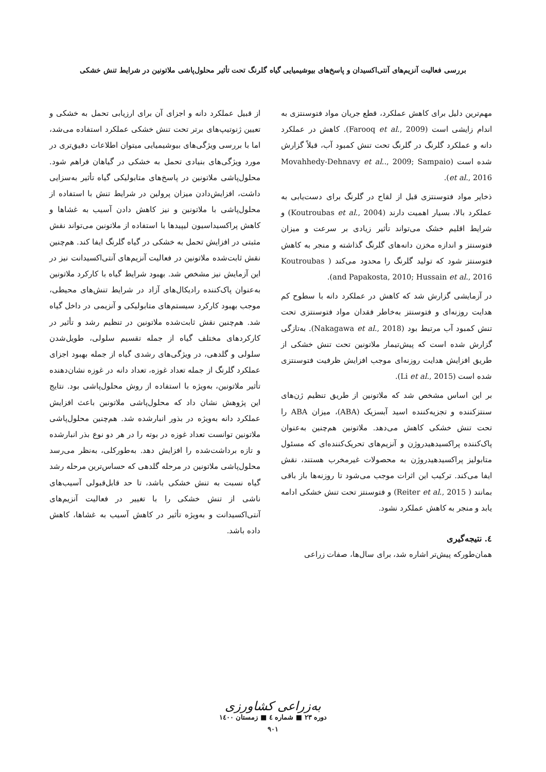بررسی فعالیت آنزیم‌های آنتی‌اکسیدان و پاسخ‌های بیوشیمیایی گیاه گلرنگ تحت تأثیر محلول‌پاشی ملاتونین در شرایط تنش خشکی
مهم‌ترین دلیل برای کاهش عملکرد، قطع جریان مواد فتوسنتزی به اندام زایشی است (Farooq et al., 2009). کاهش در عملکرد دانه و عملکرد گلرنگ در گلرنگ تحت تنش کمبود آب، قبلاً گزارش شده است (Movahhedy-Dehnavy et al.., 2009; Sampaio et al., 2016).
ذخایر مواد فتوسنتزی قبل از لقاح در گلرنگ برای دست‌یابی به عملکرد بالا، بسیار اهمیت دارند (Koutroubas et al., 2004) و شرایط اقلیم خشک می‌تواند تأثیر زیادی بر سرعت و میزان فتوسنتز و اندازه مخزن دانه‌های گلرنگ گذاشته و منجر به کاهش فتوسنتز شود که تولید گلرنگ را محدود می‌کند ( Koutroubas and Papakosta, 2010; Hussain et al., 2016).
در آزمایشی گزارش شد که کاهش در عملکرد دانه با سطوح کم هدایت روزنه‌ای و فتوسنتز به‌خاطر فقدان مواد فتوسنتزی تحت تنش کمبود آب مرتبط بود (Nakagawa et al., 2018). به‌تازگی گزارش شده است که پیش‌تیمار ملاتونین تحت تنش خشکی از طریق افزایش هدایت روزنه‌ای موجب افزایش ظرفیت فتوسنتزی شده است (Li et al., 2015).
بر این اساس مشخص شد که ملاتونین از طریق تنظیم ژن‌های سنتزکننده و تجزیه‌کننده اسید آبسزیک (ABA)، میزان ABA را تحت تنش خشکی کاهش می‌دهد. ملاتونین هم‌چنین به‌عنوان پاک‌کننده پراکسیدهیدروژن و آنزیم‌های تحریک‌کننده‌ای که مسئول متابولیز پراکسیدهیدروژن به محصولات غیرمخرب هستند، نقش ایفا می‌کند. ترکیب این اثرات موجب می‌شود تا روزنه‌ها باز باقی بمانند ( Reiter et al., 2015) و فتوسنتز تحت تنش خشکی ادامه یابد و منجر به کاهش عملکرد نشود.
٤. نتیجه‌گیری
همان‌طورکه پیش‌تر اشاره شد، برای سال‌ها، صفات زراعی
از قبیل عملکرد دانه و اجزای آن برای ارزیابی تحمل به خشکی و تعیین ژنوتیپ‌های برتر تحت تنش خشکی عملکرد استفاده می‌شد، اما با بررسی ویژگی‌های بیوشیمیایی میتوان اطلاعات دقیق‌تری در مورد ویژگی‌های بنیادی تحمل به خشکی در گیاهان فراهم شود. محلول‌پاشی ملاتونین در پاسخ‌های متابولیکی گیاه تأثیر به‌سزایی داشت، افزایش‌دادن میزان پرولین در شرایط تنش با استفاده از محلول‌پاشی با ملاتونین و نیز کاهش دادن آسیب به غشاها و کاهش پراکسیداسیون لیپیدها با استفاده از ملاتونین می‌تواند نقش مثبتی در افزایش تحمل به خشکی در گیاه گلرنگ ایفا کند. هم‌چنین نقش ثابت‌شده ملاتونین در فعالیت آنزیم‌های آنتی‌اکسیدانت نیز در این آزمایش نیز مشخص شد. بهبود شرایط گیاه با کارکرد ملاتونین به‌عنوان پاک‌کننده رادیکال‌های آزاد در شرایط تنش‌های محیطی، موجب بهبود کارکرد سیستم‌های متابولیکی و آنزیمی در داخل گیاه شد. هم‌چنین نقش ثابت‌شده ملاتونین در تنظیم رشد و تأثیر در کارکردهای مختلف گیاه از جمله تقسیم سلولی، طویل‌شدن سلولی و گلدهی، در ویژگی‌های رشدی گیاه از جمله بهبود اجزای عملکرد گلرنگ از جمله تعداد غوزه، تعداد دانه در غوزه نشان‌دهنده تأثیر ملاتونین، به‌ویژه با استفاده از روش محلول‌پاشی بود. نتایج این پژوهش نشان داد که محلول‌پاشی ملاتونین باعث افزایش عملکرد دانه به‌ویژه در بذور انبارشده شد. هم‌چنین محلول‌پاشی ملاتونین توانست تعداد غوزه در بوته را در هر دو نوع بذر انبارشده و تازه برداشت‌شده را افزایش دهد. به‌طورکلی، به‌نظر می‌رسد محلول‌پاشی ملاتونین در مرحله گلدهی که حساس‌ترین مرحله رشد گیاه نسبت به تنش خشکی باشد، تا حد قابل‌قبولی آسیب‌های ناشی از تنش خشکی را با تغییر در فعالیت آنزیم‌های آنتی‌اکسیدانت و به‌ویژه تأثیر در کاهش آسیب به غشاها، کاهش داده باشد.
به‌زراعی کشاورزی
دوره ۲۳ ■ شماره ٤ ■ زمستان ۱٤۰۰
۹۰۱